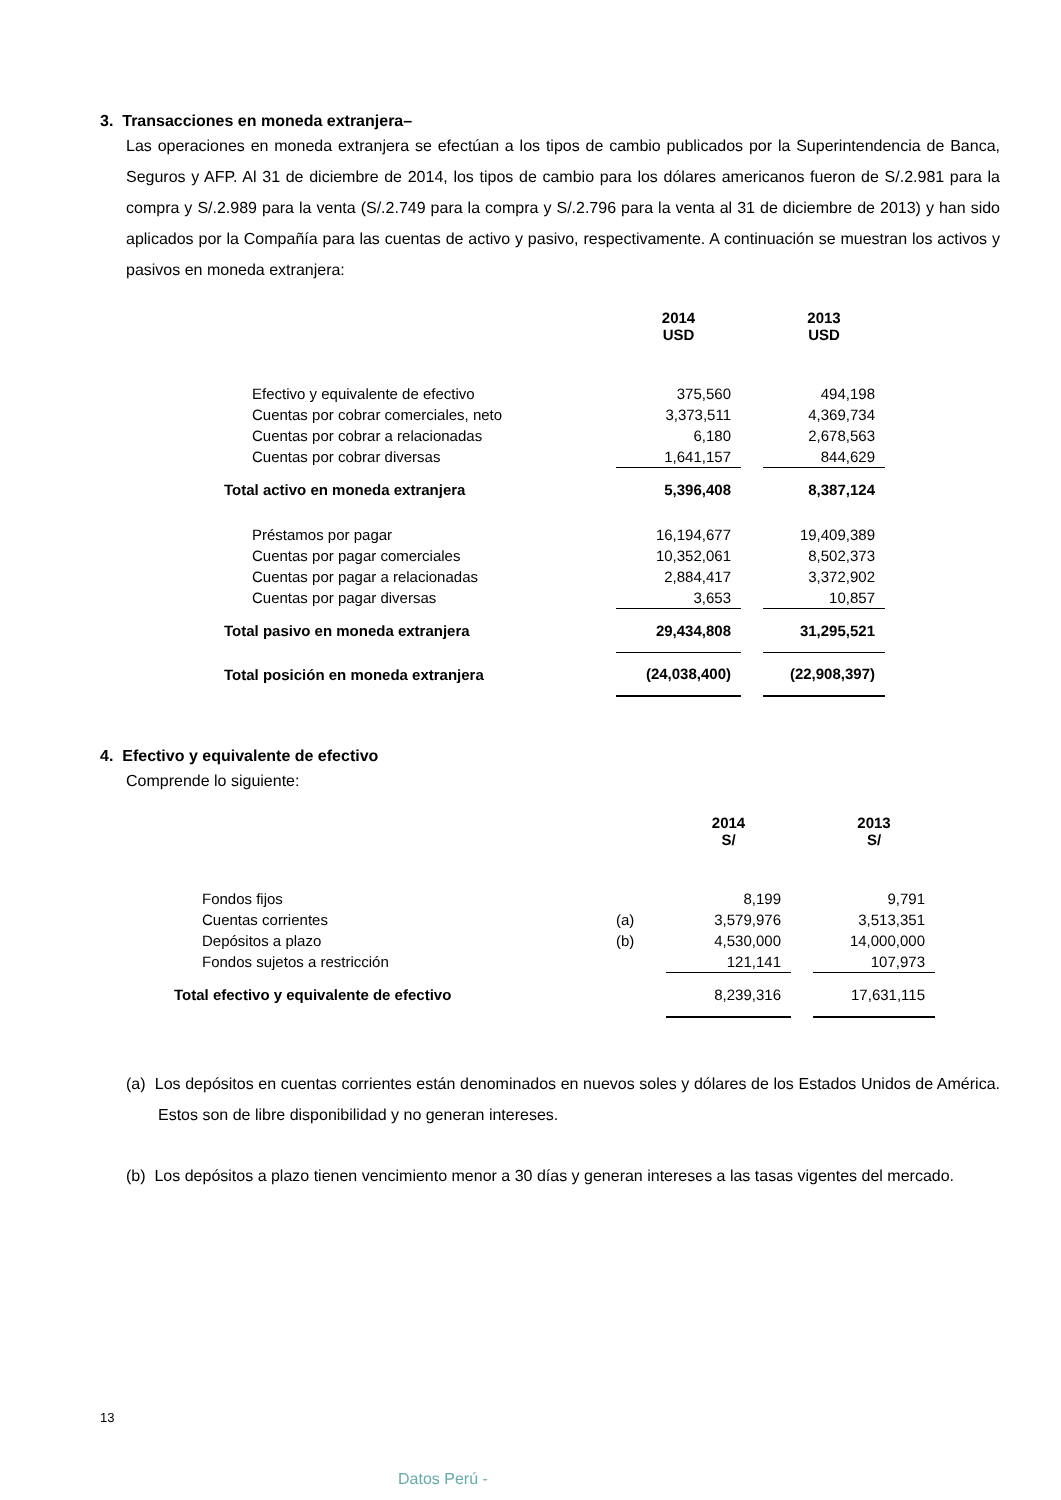3. Transacciones en moneda extranjera–
Las operaciones en moneda extranjera se efectúan a los tipos de cambio publicados por la Superintendencia de Banca, Seguros y AFP. Al 31 de diciembre de 2014, los tipos de cambio para los dólares americanos fueron de S/.2.981 para la compra y S/.2.989 para la venta (S/.2.749 para la compra y S/.2.796 para la venta al 31 de diciembre de 2013) y han sido aplicados por la Compañía para las cuentas de activo y pasivo, respectivamente. A continuación se muestran los activos y pasivos en moneda extranjera:
| | 2014 USD | | 2013 USD |
| --- | --- | --- | --- |
| Efectivo y equivalente de efectivo | 375,560 | | 494,198 |
| Cuentas por cobrar comerciales, neto | 3,373,511 | | 4,369,734 |
| Cuentas por cobrar a relacionadas | 6,180 | | 2,678,563 |
| Cuentas por cobrar diversas | 1,641,157 | | 844,629 |
| Total activo en moneda extranjera | 5,396,408 | | 8,387,124 |
| Préstamos por pagar | 16,194,677 | | 19,409,389 |
| Cuentas por pagar comerciales | 10,352,061 | | 8,502,373 |
| Cuentas por pagar a relacionadas | 2,884,417 | | 3,372,902 |
| Cuentas por pagar diversas | 3,653 | | 10,857 |
| Total pasivo en moneda extranjera | 29,434,808 | | 31,295,521 |
| Total posición en moneda extranjera | (24,038,400) | | (22,908,397) |
4. Efectivo y equivalente de efectivo
Comprende lo siguiente:
| | | 2014 S/ | | 2013 S/ |
| --- | --- | --- | --- | --- |
| Fondos fijos | | 8,199 | | 9,791 |
| Cuentas corrientes | (a) | 3,579,976 | | 3,513,351 |
| Depósitos a plazo | (b) | 4,530,000 | | 14,000,000 |
| Fondos sujetos a restricción | | 121,141 | | 107,973 |
| Total efectivo y equivalente de efectivo | | 8,239,316 | | 17,631,115 |
(a) Los depósitos en cuentas corrientes están denominados en nuevos soles y dólares de los Estados Unidos de América. Estos son de libre disponibilidad y no generan intereses.
(b) Los depósitos a plazo tienen vencimiento menor a 30 días y generan intereses a las tasas vigentes del mercado.
13
Datos Perú -